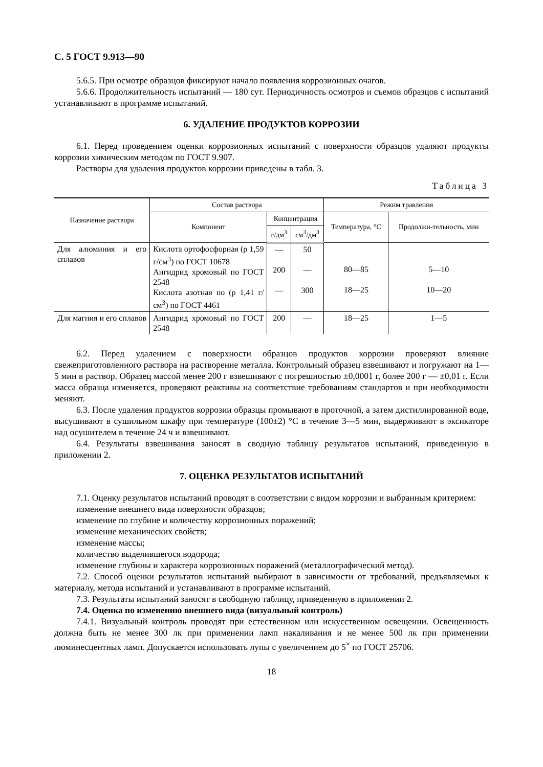С. 5 ГОСТ 9.913—90
5.6.5. При осмотре образцов фиксируют начало появления коррозионных очагов.
5.6.6. Продолжительность испытаний — 180 сут. Периодичность осмотров и съемов образцов с испытаний устанавливают в программе испытаний.
6. УДАЛЕНИЕ ПРОДУКТОВ КОРРОЗИИ
6.1. Перед проведением оценки коррозионных испытаний с поверхности образцов удаляют продукты коррозии химическим методом по ГОСТ 9.907.
Растворы для удаления продуктов коррозии приведены в табл. 3.
Таблица 3
| Назначение раствора | Состав раствора | | | Режим травления | |
| --- | --- | --- | --- | --- | --- |
| | Компонент | Концентрация | | Температура, °С | Продолжи-тельность, мин |
| | | г/дм<sup>3</sup> | см<sup>3</sup>/дм<sup>3</sup> | | |
| Для алюминия и его сплавов | Кислота ортофосфорная (ρ 1,59 г/см<sup>3</sup>) по ГОСТ 10678 Ангидрид хромовый по ГОСТ 2548 Кислота азотная по (ρ 1,41 г/см<sup>3</sup>) по ГОСТ 4461 | — 200 — | 50 — 300 | 80—85 18—25 | 5—10 10—20 |
| Для магния и его сплавов | Ангидрид хромовый по ГОСТ 2548 | 200 | — | 18—25 | 1—5 |
6.2. Перед удалением с поверхности образцов продуктов коррозии проверяют влияние свежеприготовленного раствора на растворение металла. Контрольный образец взвешивают и погружают на 1—5 мин в раствор. Образец массой менее 200 г взвешивают с погрешностью ±0,0001 г, более 200 г — ±0,01 г. Если масса образца изменяется, проверяют реактивы на соответствие требованиям стандартов и при необходимости меняют.
6.3. После удаления продуктов коррозии образцы промывают в проточной, а затем дистиллированной воде, высушивают в сушильном шкафу при температуре (100±2) °С в течение 3—5 мин, выдерживают в эксикаторе над осушителем в течение 24 ч и взвешивают.
6.4. Результаты взвешивания заносят в сводную таблицу результатов испытаний, приведенную в приложении 2.
7. ОЦЕНКА РЕЗУЛЬТАТОВ ИСПЫТАНИЙ
7.1. Оценку результатов испытаний проводят в соответствии с видом коррозии и выбранным критерием:
изменение внешнего вида поверхности образцов;
изменение по глубине и количеству коррозионных поражений;
изменение механических свойств;
изменение массы;
количество выделившегося водорода;
изменение глубины и характера коррозионных поражений (металлографический метод).
7.2. Способ оценки результатов испытаний выбирают в зависимости от требований, предъявляемых к материалу, метода испытаний и устанавливают в программе испытаний.
7.3. Результаты испытаний заносят в свободную таблицу, приведенную в приложении 2.
7.4. Оценка по изменению внешнего вида (визуальный контроль)
7.4.1. Визуальный контроль проводят при естественном или искусственном освещении. Освещенность должна быть не менее 300 лк при применении ламп накаливания и не менее 500 лк при применении люминесцентных ламп. Допускается использовать лупы с увеличением до 5<sup>×</sup> по ГОСТ 25706.
18